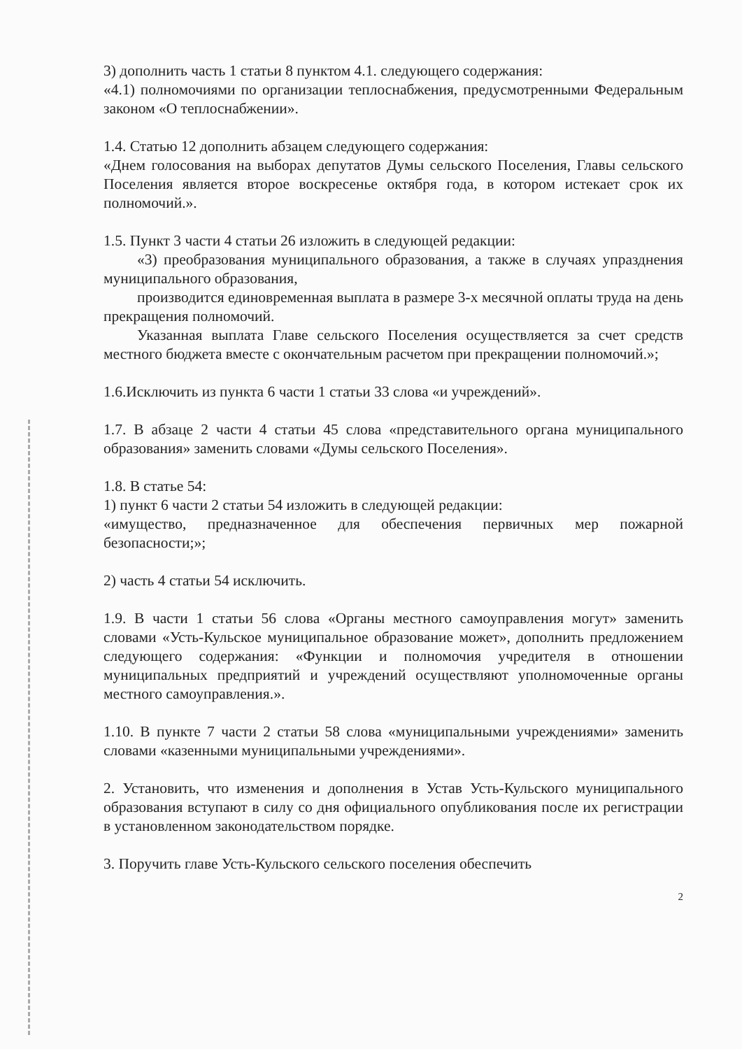3) дополнить часть 1 статьи 8 пунктом 4.1. следующего содержания:
«4.1) полномочиями по организации теплоснабжения, предусмотренными Федеральным законом «О теплоснабжении».
1.4. Статью 12 дополнить абзацем следующего содержания:
«Днем голосования на выборах депутатов Думы сельского Поселения, Главы сельского Поселения является второе воскресенье октября года, в котором истекает срок их полномочий.».
1.5. Пункт 3 части 4 статьи 26 изложить в следующей редакции:
«3) преобразования муниципального образования, а также в случаях упразднения муниципального образования,
производится единовременная выплата в размере 3-х месячной оплаты труда на день прекращения полномочий.
Указанная выплата Главе сельского Поселения осуществляется за счет средств местного бюджета вместе с окончательным расчетом при прекращении полномочий.»;
1.6.Исключить из пункта 6 части 1 статьи 33 слова «и учреждений».
1.7. В абзаце 2 части 4 статьи 45 слова «представительного органа муниципального образования» заменить словами «Думы сельского Поселения».
1.8. В статье 54:
1) пункт 6 части 2 статьи 54 изложить в следующей редакции:
«имущество, предназначенное для обеспечения первичных мер пожарной безопасности;»;
2) часть 4 статьи 54 исключить.
1.9. В части 1 статьи 56 слова «Органы местного самоуправления могут» заменить словами «Усть-Кульское муниципальное образование может», дополнить предложением следующего содержания: «Функции и полномочия учредителя в отношении муниципальных предприятий и учреждений осуществляют уполномоченные органы местного самоуправления.».
1.10. В пункте 7 части 2 статьи 58 слова «муниципальными учреждениями» заменить словами «казенными муниципальными учреждениями».
2. Установить, что изменения и дополнения в Устав Усть-Кульского муниципального образования вступают в силу со дня официального опубликования после их регистрации в установленном законодательством порядке.
3. Поручить главе Усть-Кульского сельского поселения обеспечить
2